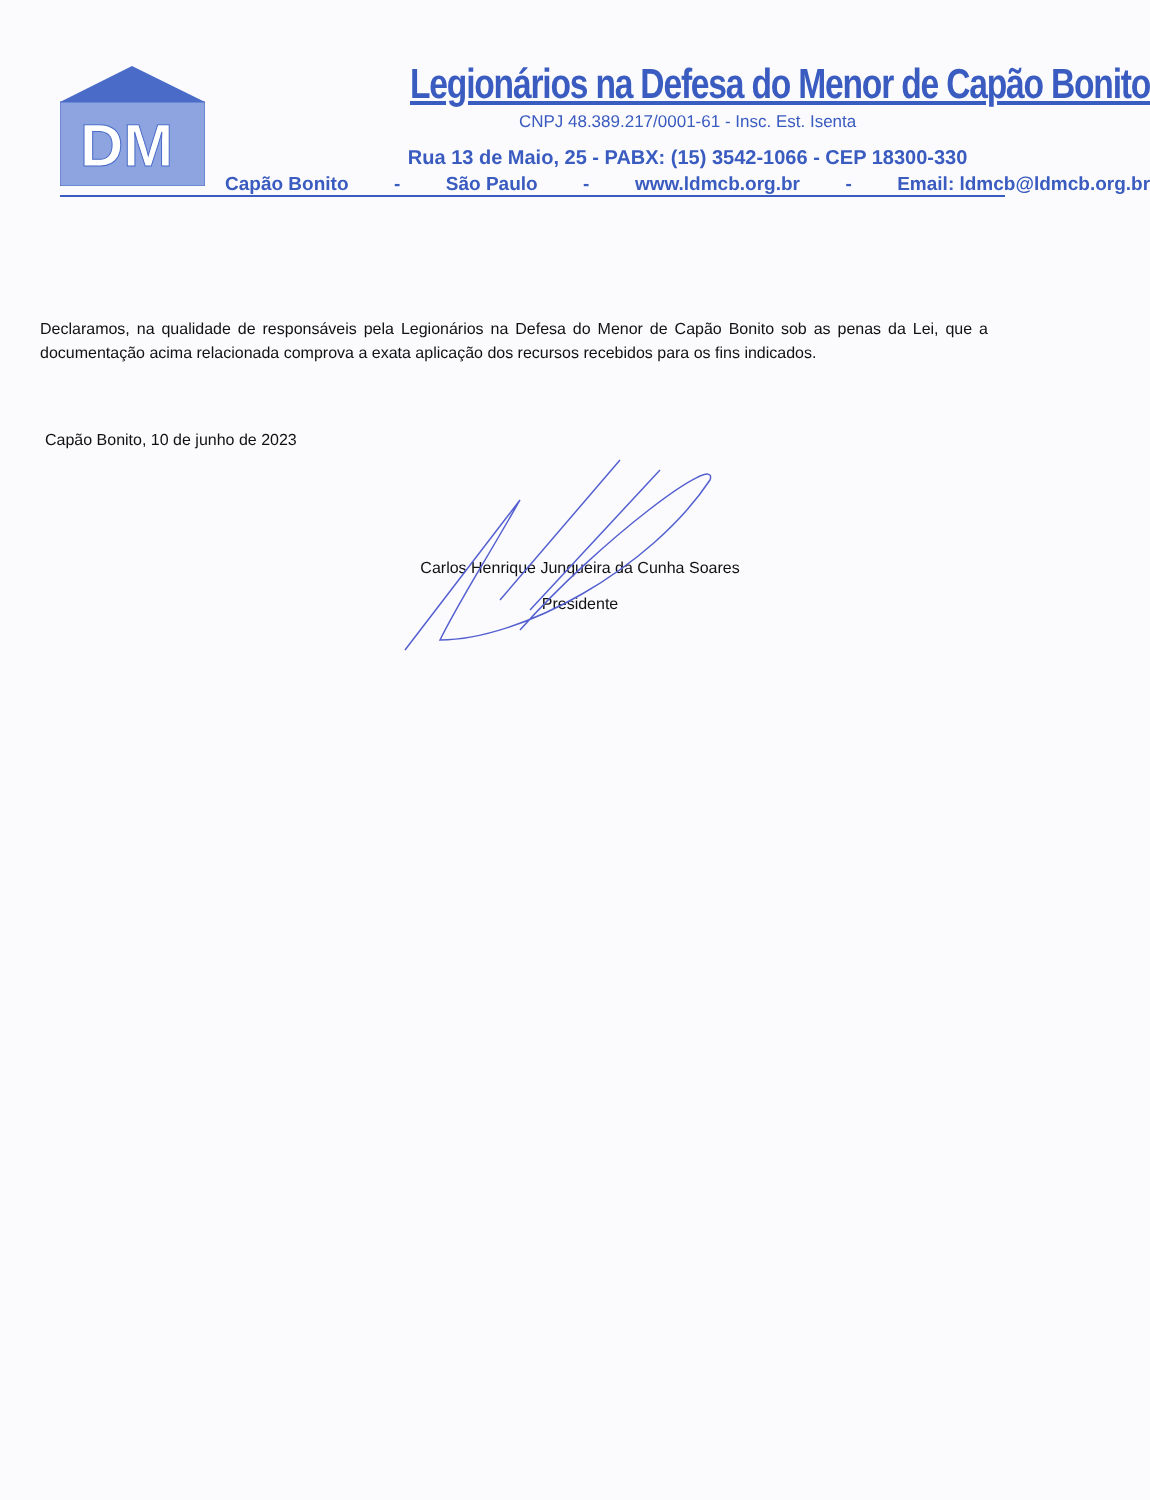DM
Legionários na Defesa do Menor de Capão Bonito
CNPJ 48.389.217/0001-61 - Insc. Est. Isenta
Rua 13 de Maio, 25 - PABX: (15) 3542-1066 - CEP 18300-330
Capão Bonito - São Paulo - www.ldmcb.org.br - Email: ldmcb@ldmcb.org.br
Declaramos, na qualidade de responsáveis pela Legionários na Defesa do Menor de Capão Bonito sob as penas da Lei, que a documentação acima relacionada comprova a exata aplicação dos recursos recebidos para os fins indicados.
Capão Bonito, 10 de junho de 2023
Carlos Henrique Junqueira da Cunha Soares
Presidente